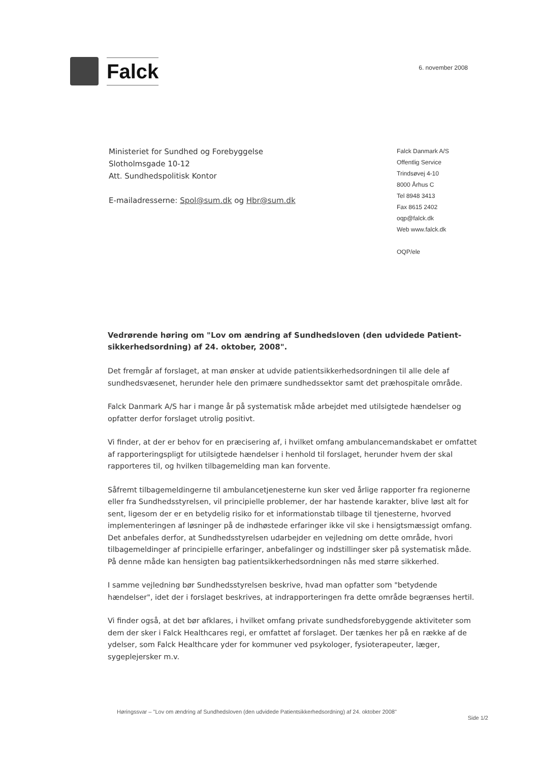Falck
6. november 2008
Ministeriet for Sundhed og Forebyggelse
Slotholmsgade 10-12
Att. Sundhedspolitisk Kontor
E-mailadresserne: Spol@sum.dk og Hbr@sum.dk
Falck Danmark A/S
Offentlig Service
Trindsøvej 4-10
8000 Århus C
Tel 8948 3413
Fax 8615 2402
oqp@falck.dk
Web www.falck.dk
OQP/ele
Vedrørende høring om "Lov om ændring af Sundhedsloven (den udvidede Patient-sikkerhedsordning) af 24. oktober, 2008".
Det fremgår af forslaget, at man ønsker at udvide patientsikkerhedsordningen til alle dele af sundhedsvæsenet, herunder hele den primære sundhedssektor samt det præhospitale område.
Falck Danmark A/S har i mange år på systematisk måde arbejdet med utilsigtede hændelser og opfatter derfor forslaget utrolig positivt.
Vi finder, at der er behov for en præcisering af, i hvilket omfang ambulancemandskabet er omfattet af rapporteringspligt for utilsigtede hændelser i henhold til forslaget, herunder hvem der skal rapporteres til, og hvilken tilbagemelding man kan forvente.
Såfremt tilbagemeldingerne til ambulancetjenesterne kun sker ved årlige rapporter fra regionerne eller fra Sundhedsstyrelsen, vil principielle problemer, der har hastende karakter, blive løst alt for sent, ligesom der er en betydelig risiko for et informationstab tilbage til tjenesterne, hvorved implementeringen af løsninger på de indhøstede erfaringer ikke vil ske i hensigtsmæssigt omfang. Det anbefales derfor, at Sundhedsstyrelsen udarbejder en vejledning om dette område, hvori tilbagemeldinger af principielle erfaringer, anbefalinger og indstillinger sker på systematisk måde. På denne måde kan hensigten bag patientsikkerhedsordningen nås med større sikkerhed.
I samme vejledning bør Sundhedsstyrelsen beskrive, hvad man opfatter som "betydende hændelser", idet der i forslaget beskrives, at indrapporteringen fra dette område begrænses hertil.
Vi finder også, at det bør afklares, i hvilket omfang private sundhedsforebyggende aktiviteter som dem der sker i Falck Healthcares regi, er omfattet af forslaget. Der tænkes her på en række af de ydelser, som Falck Healthcare yder for kommuner ved psykologer, fysioterapeuter, læger, sygeplejersker m.v.
Høringssvar – "Lov om ændring af Sundhedsloven (den udvidede Patientsikkerhedsordning) af 24. oktober 2008"
Side 1/2